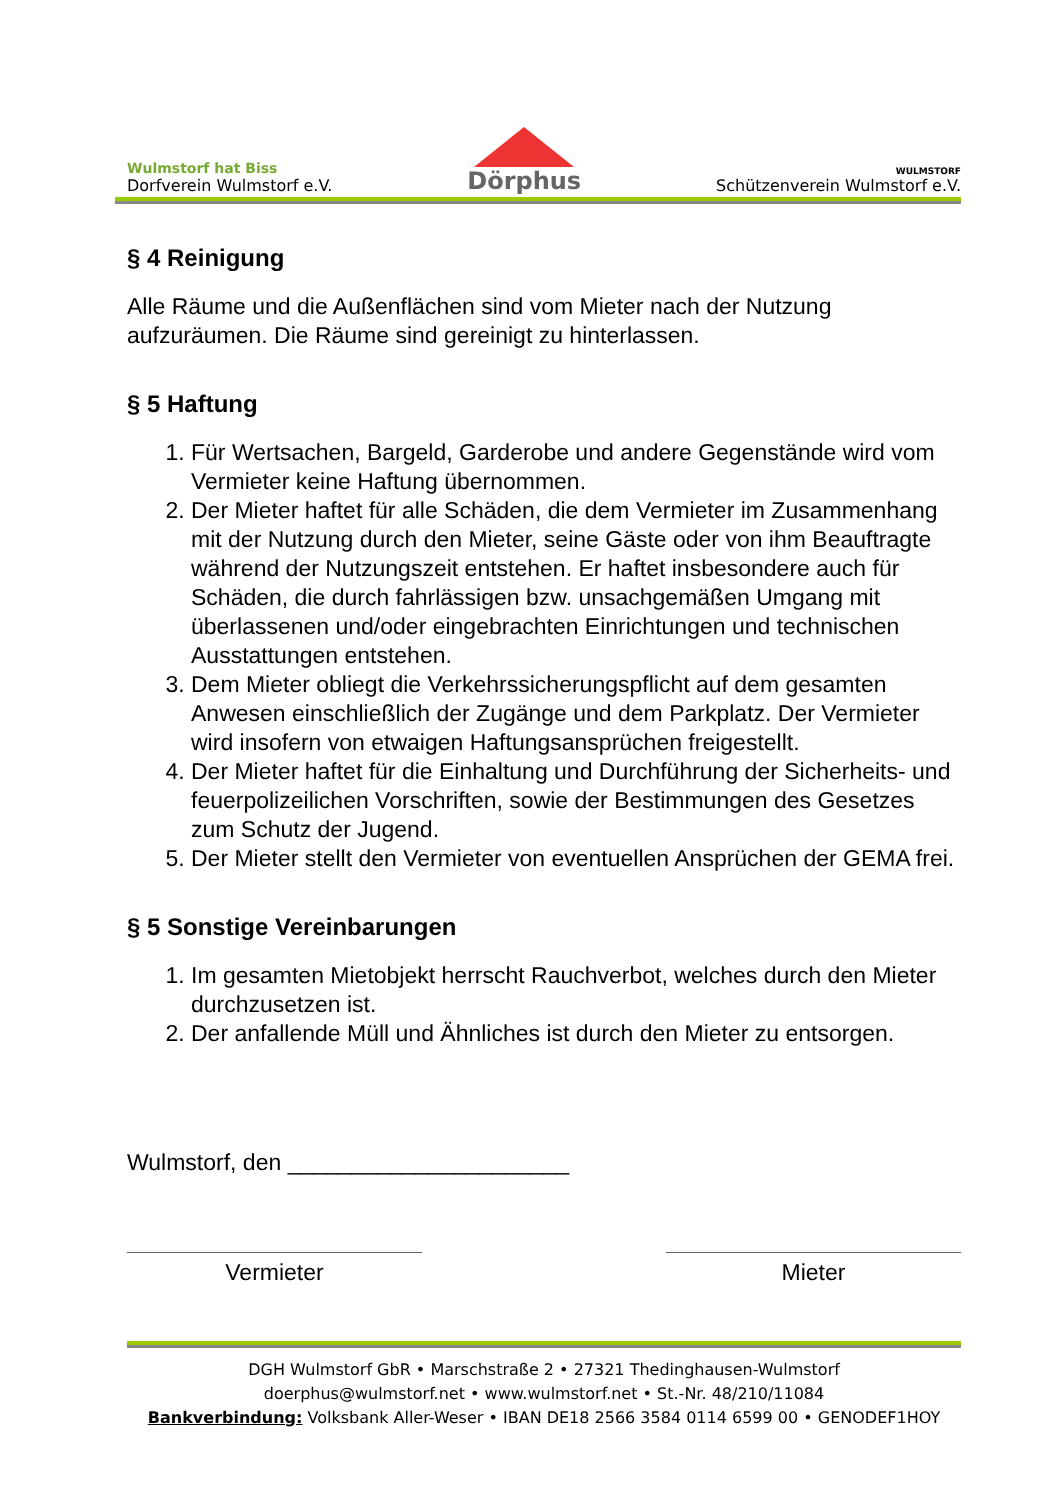Wulmstorf hat Biss
Dorfverein Wulmstorf e.V.
Dörphus
WULMSTORF
Schützenverein Wulmstorf e.V.
§ 4 Reinigung
Alle Räume und die Außenflächen sind vom Mieter nach der Nutzung aufzuräumen. Die Räume sind gereinigt zu hinterlassen.
§ 5 Haftung
1. Für Wertsachen, Bargeld, Garderobe und andere Gegenstände wird vom Vermieter keine Haftung übernommen.
2. Der Mieter haftet für alle Schäden, die dem Vermieter im Zusammenhang mit der Nutzung durch den Mieter, seine Gäste oder von ihm Beauftragte während der Nutzungszeit entstehen. Er haftet insbesondere auch für Schäden, die durch fahrlässigen bzw. unsachgemäßen Umgang mit überlassenen und/oder eingebrachten Einrichtungen und technischen Ausstattungen entstehen.
3. Dem Mieter obliegt die Verkehrssicherungspflicht auf dem gesamten Anwesen einschließlich der Zugänge und dem Parkplatz. Der Vermieter wird insofern von etwaigen Haftungsansprüchen freigestellt.
4. Der Mieter haftet für die Einhaltung und Durchführung der Sicherheits- und feuerpolizeilichen Vorschriften, sowie der Bestimmungen des Gesetzes zum Schutz der Jugend.
5. Der Mieter stellt den Vermieter von eventuellen Ansprüchen der GEMA frei.
§ 5 Sonstige Vereinbarungen
1. Im gesamten Mietobjekt herrscht Rauchverbot, welches durch den Mieter durchzusetzen ist.
2. Der anfallende Müll und Ähnliches ist durch den Mieter zu entsorgen.
Wulmstorf, den ______________________
Vermieter Mieter
DGH Wulmstorf GbR • Marschstraße 2 • 27321 Thedinghausen-Wulmstorf
doerphus@wulmstorf.net • www.wulmstorf.net • St.-Nr. 48/210/11084
Bankverbindung: Volksbank Aller-Weser • IBAN DE18 2566 3584 0114 6599 00 • GENODEF1HOY